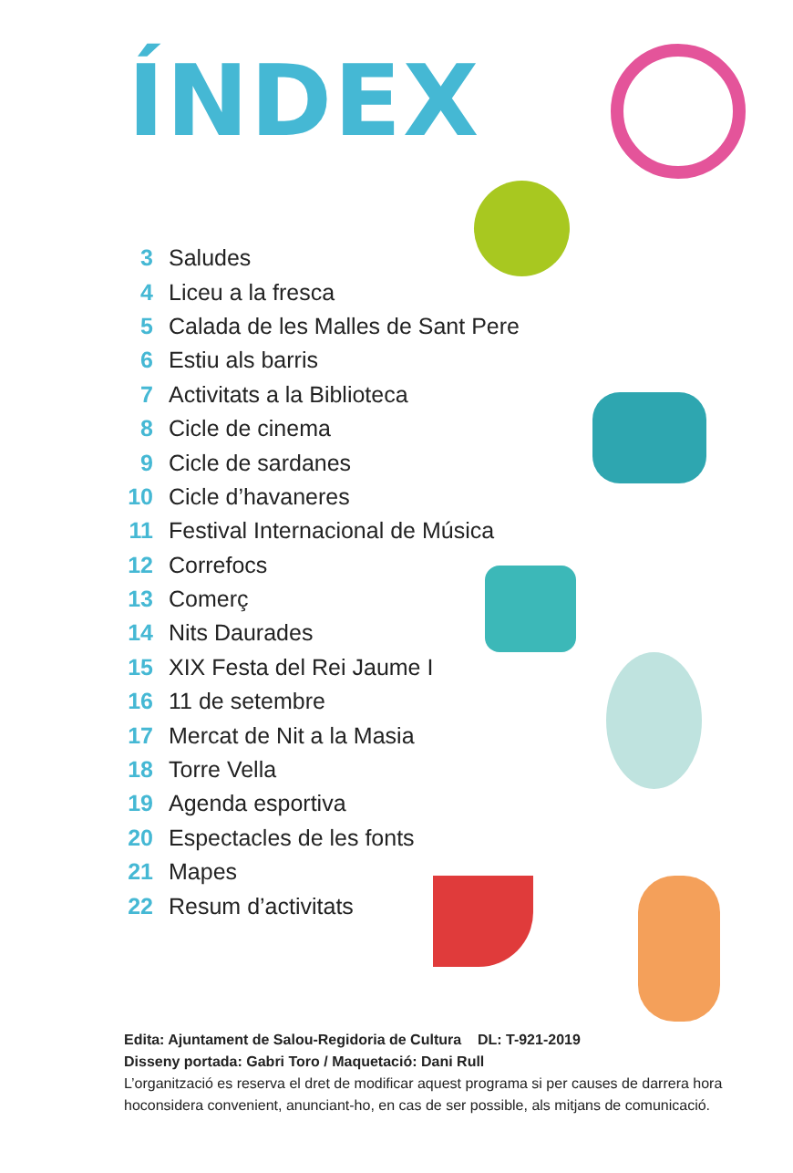ÍNDEX
3 Saludes
4 Liceu a la fresca
5 Calada de les Malles de Sant Pere
6 Estiu als barris
7 Activitats a la Biblioteca
8 Cicle de cinema
9 Cicle de sardanes
10 Cicle d’havaneres
11 Festival Internacional de Música
12 Correfocs
13 Comerç
14 Nits Daurades
15 XIX Festa del Rei Jaume I
16 11 de setembre
17 Mercat de Nit a la Masia
18 Torre Vella
19 Agenda esportiva
20 Espectacles de les fonts
21 Mapes
22 Resum d’activitats
Edita: Ajuntament de Salou-Regidoria de Cultura DL: T-921-2019
Disseny portada: Gabri Toro / Maquetació: Dani Rull
L’organització es reserva el dret de modificar aquest programa si per causes de darrera hora
hoconsidera convenient, anunciant-ho, en cas de ser possible, als mitjans de comunicació.